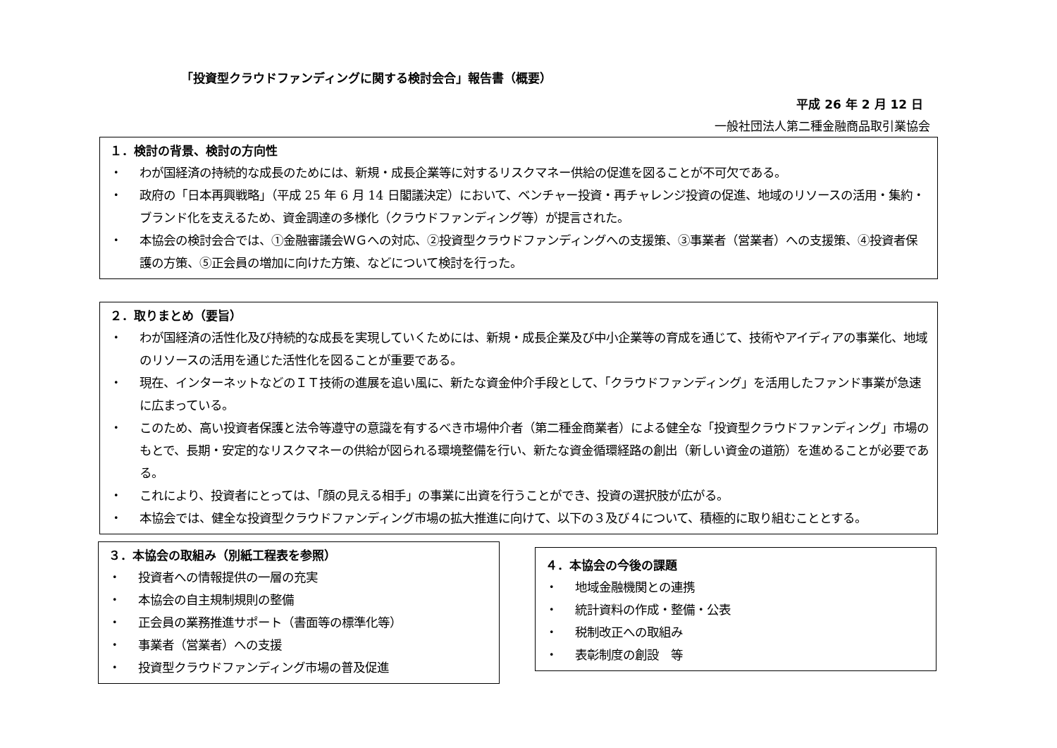「投資型クラウドファンディングに関する検討会合」報告書（概要）
平成 26 年 2 月 12 日
一般社団法人第二種金融商品取引業協会
１．検討の背景、検討の方向性
・ わが国経済の持続的な成長のためには、新規・成長企業等に対するリスクマネー供給の促進を図ることが不可欠である。
・ 政府の「日本再興戦略」（平成 25 年 6 月 14 日閣議決定）において、ベンチャー投資・再チャレンジ投資の促進、地域のリソースの活用・集約・ブランド化を支えるため、資金調達の多様化（クラウドファンディング等）が提言された。
・ 本協会の検討会合では、①金融審議会ＷＧへの対応、②投資型クラウドファンディングへの支援策、③事業者（営業者）への支援策、④投資者保護の方策、⑤正会員の増加に向けた方策、などについて検討を行った。
２．取りまとめ（要旨）
・ わが国経済の活性化及び持続的な成長を実現していくためには、新規・成長企業及び中小企業等の育成を通じて、技術やアイディアの事業化、地域のリソースの活用を通じた活性化を図ることが重要である。
・ 現在、インターネットなどのＩＴ技術の進展を追い風に、新たな資金仲介手段として、「クラウドファンディング」を活用したファンド事業が急速に広まっている。
・ このため、高い投資者保護と法令等遵守の意識を有するべき市場仲介者（第二種金商業者）による健全な「投資型クラウドファンディング」市場のもとで、長期・安定的なリスクマネーの供給が図られる環境整備を行い、新たな資金循環経路の創出（新しい資金の道筋）を進めることが必要である。
・ これにより、投資者にとっては、「顔の見える相手」の事業に出資を行うことができ、投資の選択肢が広がる。
・ 本協会では、健全な投資型クラウドファンディング市場の拡大推進に向けて、以下の３及び４について、積極的に取り組むこととする。
３．本協会の取組み（別紙工程表を参照）
・ 投資者への情報提供の一層の充実
・ 本協会の自主規制規則の整備
・ 正会員の業務推進サポート（書面等の標準化等）
・ 事業者（営業者）への支援
・ 投資型クラウドファンディング市場の普及促進
４．本協会の今後の課題
・ 地域金融機関との連携
・ 統計資料の作成・整備・公表
・ 税制改正への取組み
・ 表彰制度の創設　等